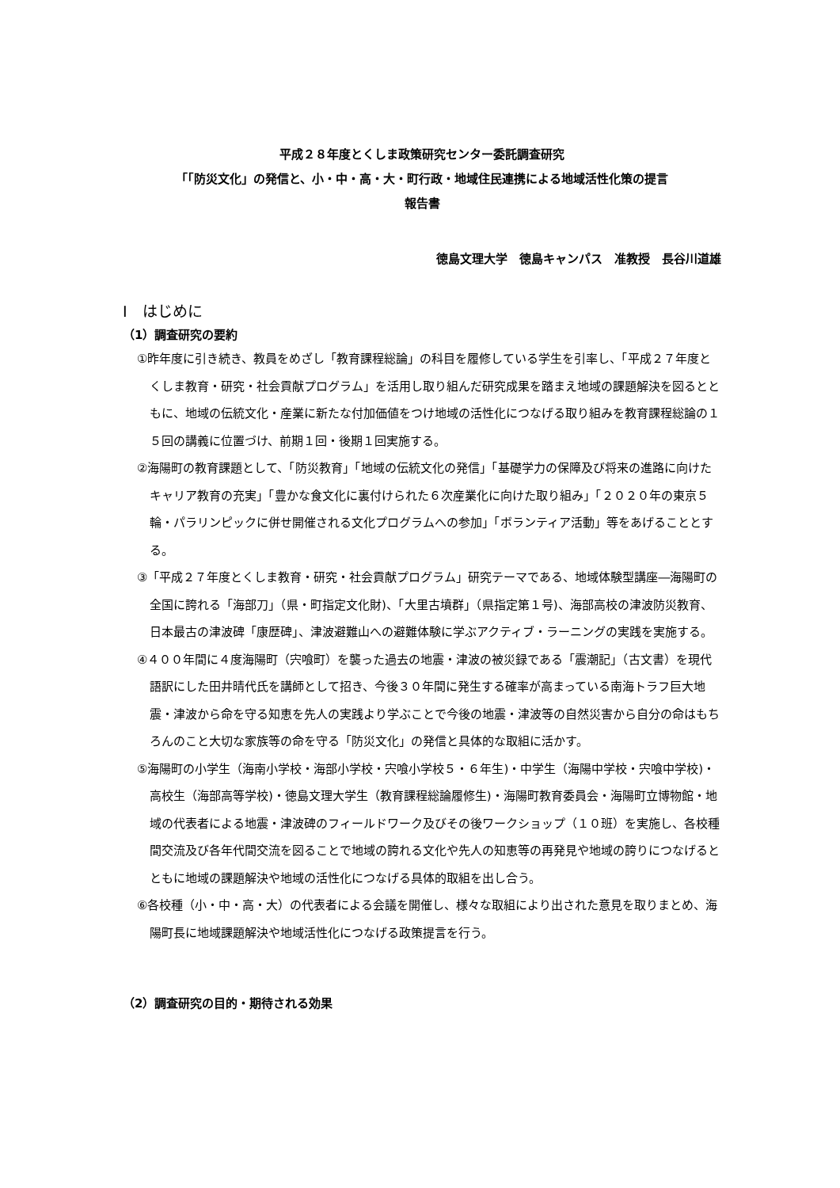平成２８年度とくしま政策研究センター委託調査研究
「｢防災文化」の発信と、小・中・高・大・町行政・地域住民連携による地域活性化策の提言
報告書
徳島文理大学　徳島キャンパス　准教授　長谷川道雄
Ⅰ　はじめに
（1）調査研究の要約
①昨年度に引き続き、教員をめざし「教育課程総論」の科目を履修している学生を引率し、「平成２７年度とくしま教育・研究・社会貢献プログラム」を活用し取り組んだ研究成果を踏まえ地域の課題解決を図るとともに、地域の伝統文化・産業に新たな付加価値をつけ地域の活性化につなげる取り組みを教育課程総論の１５回の講義に位置づけ、前期１回・後期１回実施する。
②海陽町の教育課題として、「防災教育」「地域の伝統文化の発信」「基礎学力の保障及び将来の進路に向けたキャリア教育の充実」「豊かな食文化に裏付けられた６次産業化に向けた取り組み」「２０２０年の東京５輪・パラリンピックに併せ開催される文化プログラムへの参加」「ボランティア活動」等をあげることとする。
③「平成２７年度とくしま教育・研究・社会貢献プログラム」研究テーマである、地域体験型講座―海陽町の全国に誇れる「海部刀」（県・町指定文化財)、「大里古墳群」（県指定第１号)、海部高校の津波防災教育、日本最古の津波碑「康歴碑」、津波避難山への避難体験に学ぶアクティブ・ラーニングの実践を実施する。
④４００年間に４度海陽町（宍喰町）を襲った過去の地震・津波の被災録である「震潮記」（古文書）を現代語訳にした田井晴代氏を講師として招き、今後３０年間に発生する確率が高まっている南海トラフ巨大地震・津波から命を守る知恵を先人の実践より学ぶことで今後の地震・津波等の自然災害から自分の命はもちろんのこと大切な家族等の命を守る「防災文化」の発信と具体的な取組に活かす。
⑤海陽町の小学生（海南小学校・海部小学校・宍喰小学校５・６年生)・中学生（海陽中学校・宍喰中学校)・高校生（海部高等学校)・徳島文理大学生（教育課程総論履修生)・海陽町教育委員会・海陽町立博物館・地域の代表者による地震・津波碑のフィールドワーク及びその後ワークショップ（１０班）を実施し、各校種間交流及び各年代間交流を図ることで地域の誇れる文化や先人の知恵等の再発見や地域の誇りにつなげるとともに地域の課題解決や地域の活性化につなげる具体的取組を出し合う。
⑥各校種（小・中・高・大）の代表者による会議を開催し、様々な取組により出された意見を取りまとめ、海陽町長に地域課題解決や地域活性化につなげる政策提言を行う。
（2）調査研究の目的・期待される効果